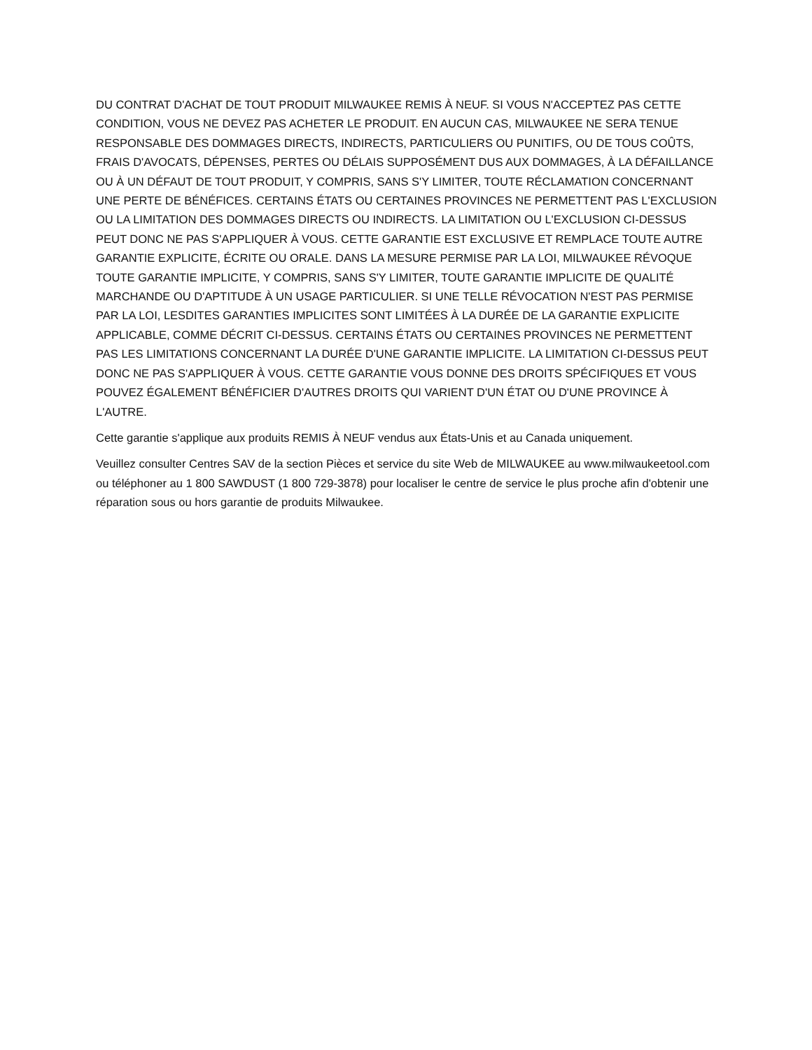DU CONTRAT D'ACHAT DE TOUT PRODUIT MILWAUKEE REMIS À NEUF. SI VOUS N'ACCEPTEZ PAS CETTE CONDITION, VOUS NE DEVEZ PAS ACHETER LE PRODUIT. EN AUCUN CAS, MILWAUKEE NE SERA TENUE RESPONSABLE DES DOMMAGES DIRECTS, INDIRECTS, PARTICULIERS OU PUNITIFS, OU DE TOUS COÛTS, FRAIS D'AVOCATS, DÉPENSES, PERTES OU DÉLAIS SUPPOSÉMENT DUS AUX DOMMAGES, À LA DÉFAILLANCE OU À UN DÉFAUT DE TOUT PRODUIT, Y COMPRIS, SANS S'Y LIMITER, TOUTE RÉCLAMATION CONCERNANT UNE PERTE DE BÉNÉFICES. CERTAINS ÉTATS OU CERTAINES PROVINCES NE PERMETTENT PAS L'EXCLUSION OU LA LIMITATION DES DOMMAGES DIRECTS OU INDIRECTS. LA LIMITATION OU L'EXCLUSION CI-DESSUS PEUT DONC NE PAS S'APPLIQUER À VOUS. CETTE GARANTIE EST EXCLUSIVE ET REMPLACE TOUTE AUTRE GARANTIE EXPLICITE, ÉCRITE OU ORALE. DANS LA MESURE PERMISE PAR LA LOI, MILWAUKEE RÉVOQUE TOUTE GARANTIE IMPLICITE, Y COMPRIS, SANS S'Y LIMITER, TOUTE GARANTIE IMPLICITE DE QUALITÉ MARCHANDE OU D'APTITUDE À UN USAGE PARTICULIER. SI UNE TELLE RÉVOCATION N'EST PAS PERMISE PAR LA LOI, LESDITES GARANTIES IMPLICITES SONT LIMITÉES À LA DURÉE DE LA GARANTIE EXPLICITE APPLICABLE, COMME DÉCRIT CI-DESSUS. CERTAINS ÉTATS OU CERTAINES PROVINCES NE PERMETTENT PAS LES LIMITATIONS CONCERNANT LA DURÉE D'UNE GARANTIE IMPLICITE. LA LIMITATION CI-DESSUS PEUT DONC NE PAS S'APPLIQUER À VOUS. CETTE GARANTIE VOUS DONNE DES DROITS SPÉCIFIQUES ET VOUS POUVEZ ÉGALEMENT BÉNÉFICIER D'AUTRES DROITS QUI VARIENT D'UN ÉTAT OU D'UNE PROVINCE À L'AUTRE.
Cette garantie s'applique aux produits REMIS À NEUF vendus aux États-Unis et au Canada uniquement.
Veuillez consulter Centres SAV de la section Pièces et service du site Web de MILWAUKEE au www.milwaukeetool.com ou téléphoner au 1 800 SAWDUST (1 800 729-3878) pour localiser le centre de service le plus proche afin d'obtenir une réparation sous ou hors garantie de produits Milwaukee.